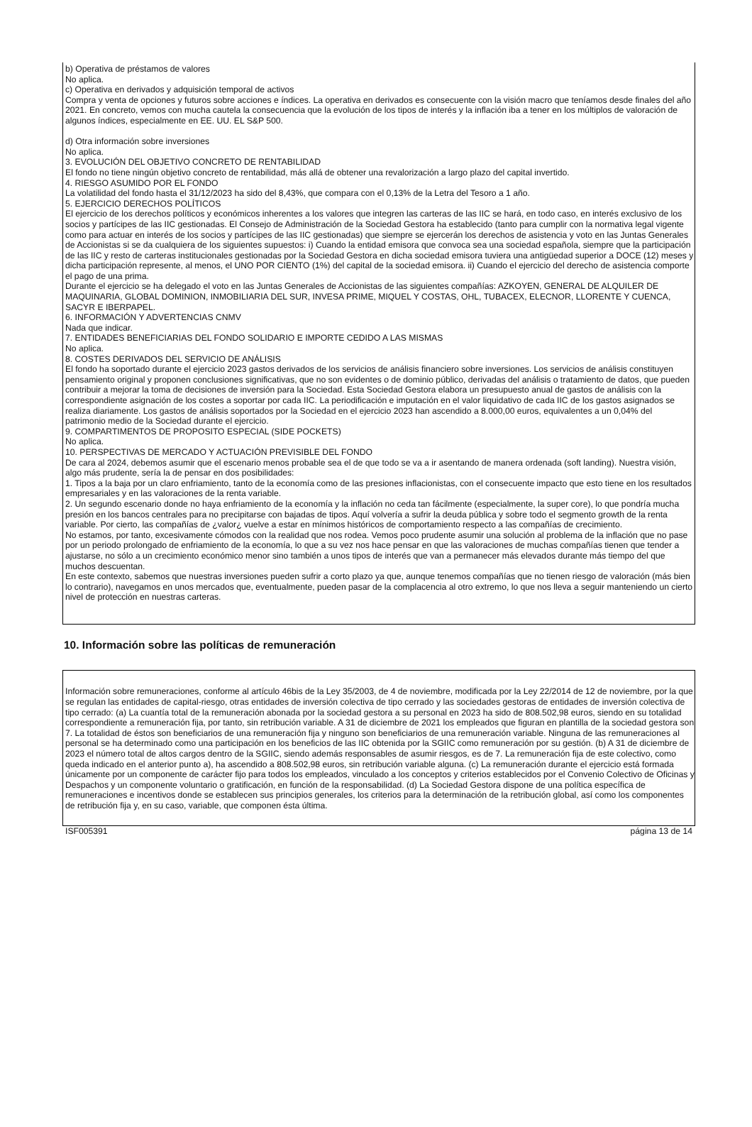b) Operativa de préstamos de valores
No aplica.
c) Operativa en derivados y adquisición temporal de activos
Compra y venta de opciones y futuros sobre acciones e índices. La operativa en derivados es consecuente con la visión macro que teníamos desde finales del año 2021. En concreto, vemos con mucha cautela la consecuencia que la evolución de los tipos de interés y la inflación iba a tener en los múltiplos de valoración de algunos índices, especialmente en EE. UU. EL S&P 500.
d) Otra información sobre inversiones
No aplica.
3. EVOLUCIÓN DEL OBJETIVO CONCRETO DE RENTABILIDAD
El fondo no tiene ningún objetivo concreto de rentabilidad, más allá de obtener una revalorización a largo plazo del capital invertido.
4. RIESGO ASUMIDO POR EL FONDO
La volatilidad del fondo hasta el 31/12/2023 ha sido del 8,43%, que compara con el 0,13% de la Letra del Tesoro a 1 año.
5. EJERCICIO DERECHOS POLÍTICOS
El ejercicio de los derechos políticos y económicos inherentes a los valores que integren las carteras de las IIC se hará, en todo caso, en interés exclusivo de los socios y partícipes de las IIC gestionadas. El Consejo de Administración de la Sociedad Gestora ha establecido (tanto para cumplir con la normativa legal vigente como para actuar en interés de los socios y partícipes de las IIC gestionadas) que siempre se ejercerán los derechos de asistencia y voto en las Juntas Generales de Accionistas si se da cualquiera de los siguientes supuestos: i) Cuando la entidad emisora que convoca sea una sociedad española, siempre que la participación de las IIC y resto de carteras institucionales gestionadas por la Sociedad Gestora en dicha sociedad emisora tuviera una antigüedad superior a DOCE (12) meses y dicha participación represente, al menos, el UNO POR CIENTO (1%) del capital de la sociedad emisora. ii) Cuando el ejercicio del derecho de asistencia comporte el pago de una prima.
Durante el ejercicio se ha delegado el voto en las Juntas Generales de Accionistas de las siguientes compañías: AZKOYEN, GENERAL DE ALQUILER DE MAQUINARIA, GLOBAL DOMINION, INMOBILIARIA DEL SUR, INVESA PRIME, MIQUEL Y COSTAS, OHL, TUBACEX, ELECNOR, LLORENTE Y CUENCA, SACYR E IBERPAPEL.
6. INFORMACIÓN Y ADVERTENCIAS CNMV
Nada que indicar.
7. ENTIDADES BENEFICIARIAS DEL FONDO SOLIDARIO E IMPORTE CEDIDO A LAS MISMAS
No aplica.
8. COSTES DERIVADOS DEL SERVICIO DE ANÁLISIS
El fondo ha soportado durante el ejercicio 2023 gastos derivados de los servicios de análisis financiero sobre inversiones. Los servicios de análisis constituyen pensamiento original y proponen conclusiones significativas, que no son evidentes o de dominio público, derivadas del análisis o tratamiento de datos, que pueden contribuir a mejorar la toma de decisiones de inversión para la Sociedad. Esta Sociedad Gestora elabora un presupuesto anual de gastos de análisis con la correspondiente asignación de los costes a soportar por cada IIC. La periodificación e imputación en el valor liquidativo de cada IIC de los gastos asignados se realiza diariamente. Los gastos de análisis soportados por la Sociedad en el ejercicio 2023 han ascendido a 8.000,00 euros, equivalentes a un 0,04% del patrimonio medio de la Sociedad durante el ejercicio.
9. COMPARTIMENTOS DE PROPOSITO ESPECIAL (SIDE POCKETS)
No aplica.
10. PERSPECTIVAS DE MERCADO Y ACTUACIÓN PREVISIBLE DEL FONDO
De cara al 2024, debemos asumir que el escenario menos probable sea el de que todo se va a ir asentando de manera ordenada (soft landing). Nuestra visión, algo más prudente, sería la de pensar en dos posibilidades:
1. Tipos a la baja por un claro enfriamiento, tanto de la economía como de las presiones inflacionistas, con el consecuente impacto que esto tiene en los resultados empresariales y en las valoraciones de la renta variable.
2. Un segundo escenario donde no haya enfriamiento de la economía y la inflación no ceda tan fácilmente (especialmente, la super core), lo que pondría mucha presión en los bancos centrales para no precipitarse con bajadas de tipos. Aquí volvería a sufrir la deuda pública y sobre todo el segmento growth de la renta variable. Por cierto, las compañías de ¿valor¿ vuelve a estar en mínimos históricos de comportamiento respecto a las compañías de crecimiento.
No estamos, por tanto, excesivamente cómodos con la realidad que nos rodea. Vemos poco prudente asumir una solución al problema de la inflación que no pase por un periodo prolongado de enfriamiento de la economía, lo que a su vez nos hace pensar en que las valoraciones de muchas compañías tienen que tender a ajustarse, no sólo a un crecimiento económico menor sino también a unos tipos de interés que van a permanecer más elevados durante más tiempo del que muchos descuentan.
En este contexto, sabemos que nuestras inversiones pueden sufrir a corto plazo ya que, aunque tenemos compañías que no tienen riesgo de valoración (más bien lo contrario), navegamos en unos mercados que, eventualmente, pueden pasar de la complacencia al otro extremo, lo que nos lleva a seguir manteniendo un cierto nivel de protección en nuestras carteras.
10. Información sobre las políticas de remuneración
Información sobre remuneraciones, conforme al artículo 46bis de la Ley 35/2003, de 4 de noviembre, modificada por la Ley 22/2014 de 12 de noviembre, por la que se regulan las entidades de capital-riesgo, otras entidades de inversión colectiva de tipo cerrado y las sociedades gestoras de entidades de inversión colectiva de tipo cerrado: (a) La cuantía total de la remuneración abonada por la sociedad gestora a su personal en 2023 ha sido de 808.502,98 euros, siendo en su totalidad correspondiente a remuneración fija, por tanto, sin retribución variable. A 31 de diciembre de 2021 los empleados que figuran en plantilla de la sociedad gestora son 7. La totalidad de éstos son beneficiarios de una remuneración fija y ninguno son beneficiarios de una remuneración variable. Ninguna de las remuneraciones al personal se ha determinado como una participación en los beneficios de las IIC obtenida por la SGIIC como remuneración por su gestión. (b) A 31 de diciembre de 2023 el número total de altos cargos dentro de la SGIIC, siendo además responsables de asumir riesgos, es de 7. La remuneración fija de este colectivo, como queda indicado en el anterior punto a), ha ascendido a 808.502,98 euros, sin retribución variable alguna. (c) La remuneración durante el ejercicio está formada únicamente por un componente de carácter fijo para todos los empleados, vinculado a los conceptos y criterios establecidos por el Convenio Colectivo de Oficinas y Despachos y un componente voluntario o gratificación, en función de la responsabilidad. (d) La Sociedad Gestora dispone de una política específica de remuneraciones e incentivos donde se establecen sus principios generales, los criterios para la determinación de la retribución global, así como los componentes de retribución fija y, en su caso, variable, que componen ésta última.
ISF005391 página 13 de 14